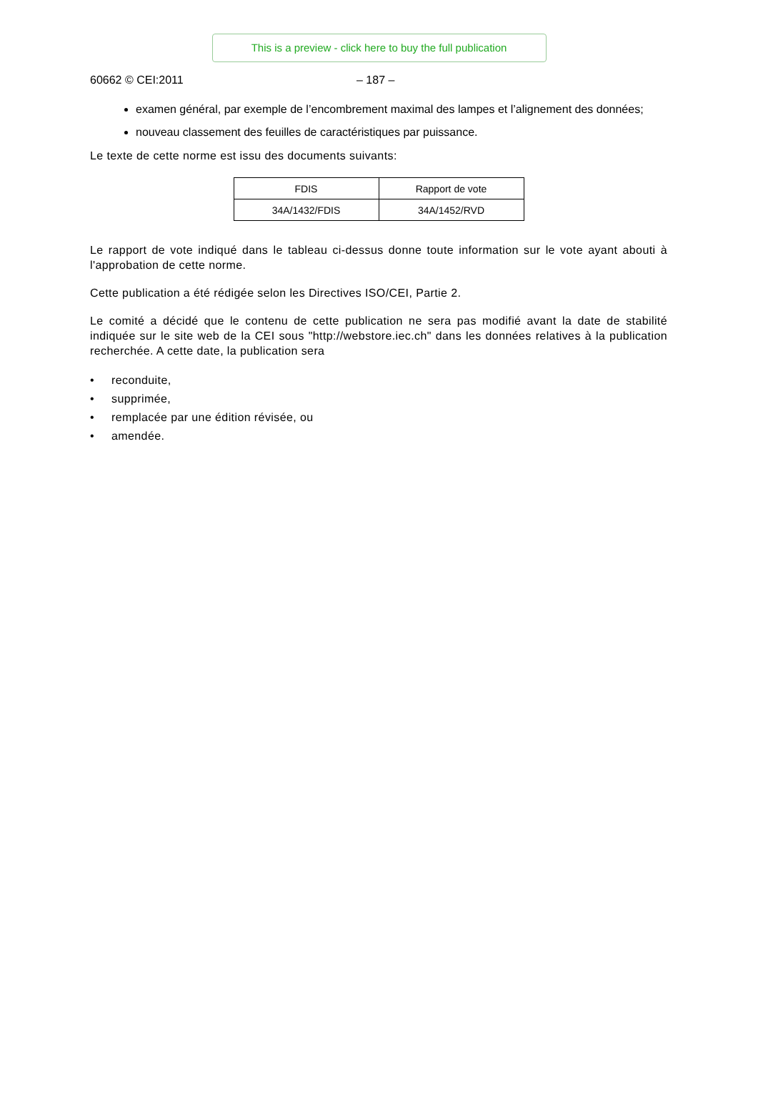This is a preview - click here to buy the full publication
60662 © CEI:2011 – 187 –
examen général, par exemple de l’encombrement maximal des lampes et l’alignement des données;
nouveau classement des feuilles de caractéristiques par puissance.
Le texte de cette norme est issu des documents suivants:
| FDIS | Rapport de vote |
| --- | --- |
| 34A/1432/FDIS | 34A/1452/RVD |
Le rapport de vote indiqué dans le tableau ci-dessus donne toute information sur le vote ayant abouti à l'approbation de cette norme.
Cette publication a été rédigée selon les Directives ISO/CEI, Partie 2.
Le comité a décidé que le contenu de cette publication ne sera pas modifié avant la date de stabilité indiquée sur le site web de la CEI sous "http://webstore.iec.ch" dans les données relatives à la publication recherchée. A cette date, la publication sera
• reconduite,
• supprimée,
• remplacée par une édition révisée, ou
• amendée.